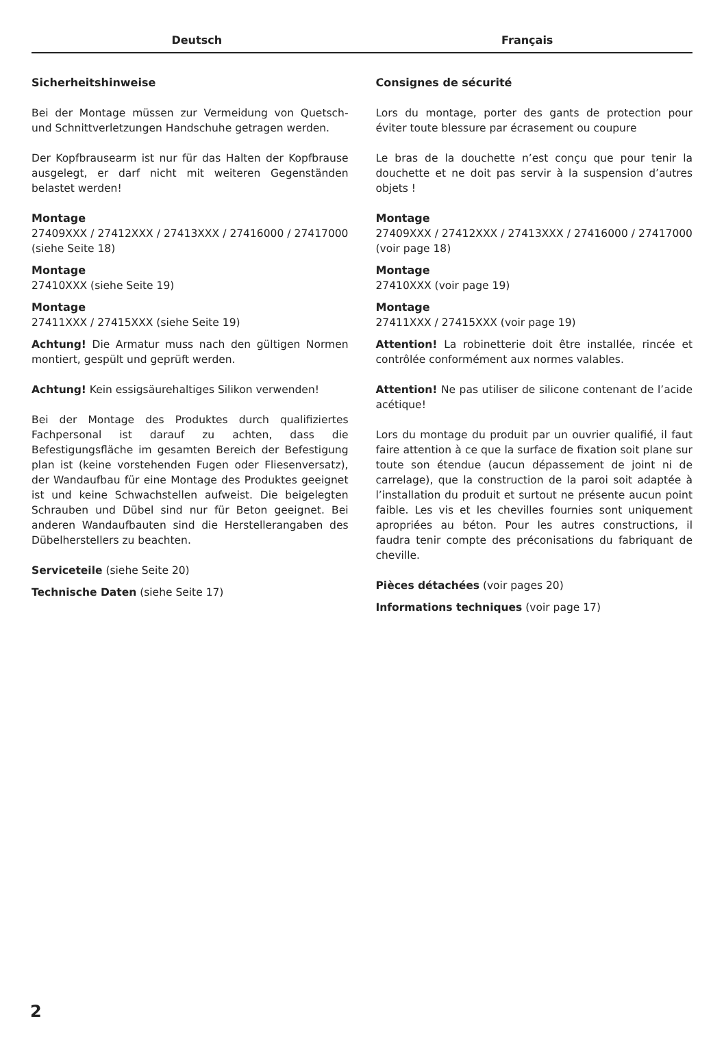Deutsch Français
Sicherheitshinweise
Bei der Montage müssen zur Vermeidung von Quetsch- und Schnittverletzungen Handschuhe getragen werden.
Der Kopfbrausearm ist nur für das Halten der Kopfbrause ausgelegt, er darf nicht mit weiteren Gegenständen belastet werden!
Montage
27409XXX / 27412XXX / 27413XXX / 27416000 / 27417000 (siehe Seite 18)
Montage
27410XXX (siehe Seite 19)
Montage
27411XXX / 27415XXX (siehe Seite 19)
Achtung! Die Armatur muss nach den gültigen Normen montiert, gespült und geprüft werden.
Achtung! Kein essigsäurehaltiges Silikon verwenden!
Bei der Montage des Produktes durch qualifiziertes Fachpersonal ist darauf zu achten, dass die Befestigungsfläche im gesamten Bereich der Befestigung plan ist (keine vorstehenden Fugen oder Fliesenversatz), der Wandaufbau für eine Montage des Produktes geeignet ist und keine Schwachstellen aufweist. Die beigelegten Schrauben und Dübel sind nur für Beton geeignet. Bei anderen Wandaufbauten sind die Herstellerangaben des Dübelherstellers zu beachten.
Serviceteile (siehe Seite 20)
Technische Daten (siehe Seite 17)
Consignes de sécurité
Lors du montage, porter des gants de protection pour éviter toute blessure par écrasement ou coupure
Le bras de la douchette n’est conçu que pour tenir la douchette et ne doit pas servir à la suspension d’autres objets !
Montage
27409XXX / 27412XXX / 27413XXX / 27416000 / 27417000 (voir page 18)
Montage
27410XXX (voir page 19)
Montage
27411XXX / 27415XXX (voir page 19)
Attention! La robinetterie doit être installée, rincée et contrôlée conformément aux normes valables.
Attention! Ne pas utiliser de silicone contenant de l’acide acétique!
Lors du montage du produit par un ouvrier qualifié, il faut faire attention à ce que la surface de fixation soit plane sur toute son étendue (aucun dépassement de joint ni de carrelage), que la construction de la paroi soit adaptée à l’installation du produit et surtout ne présente aucun point faible. Les vis et les chevilles fournies sont uniquement apropriées au béton. Pour les autres constructions, il faudra tenir compte des préconisations du fabriquant de cheville.
Pièces détachées (voir pages 20)
Informations techniques (voir page 17)
2